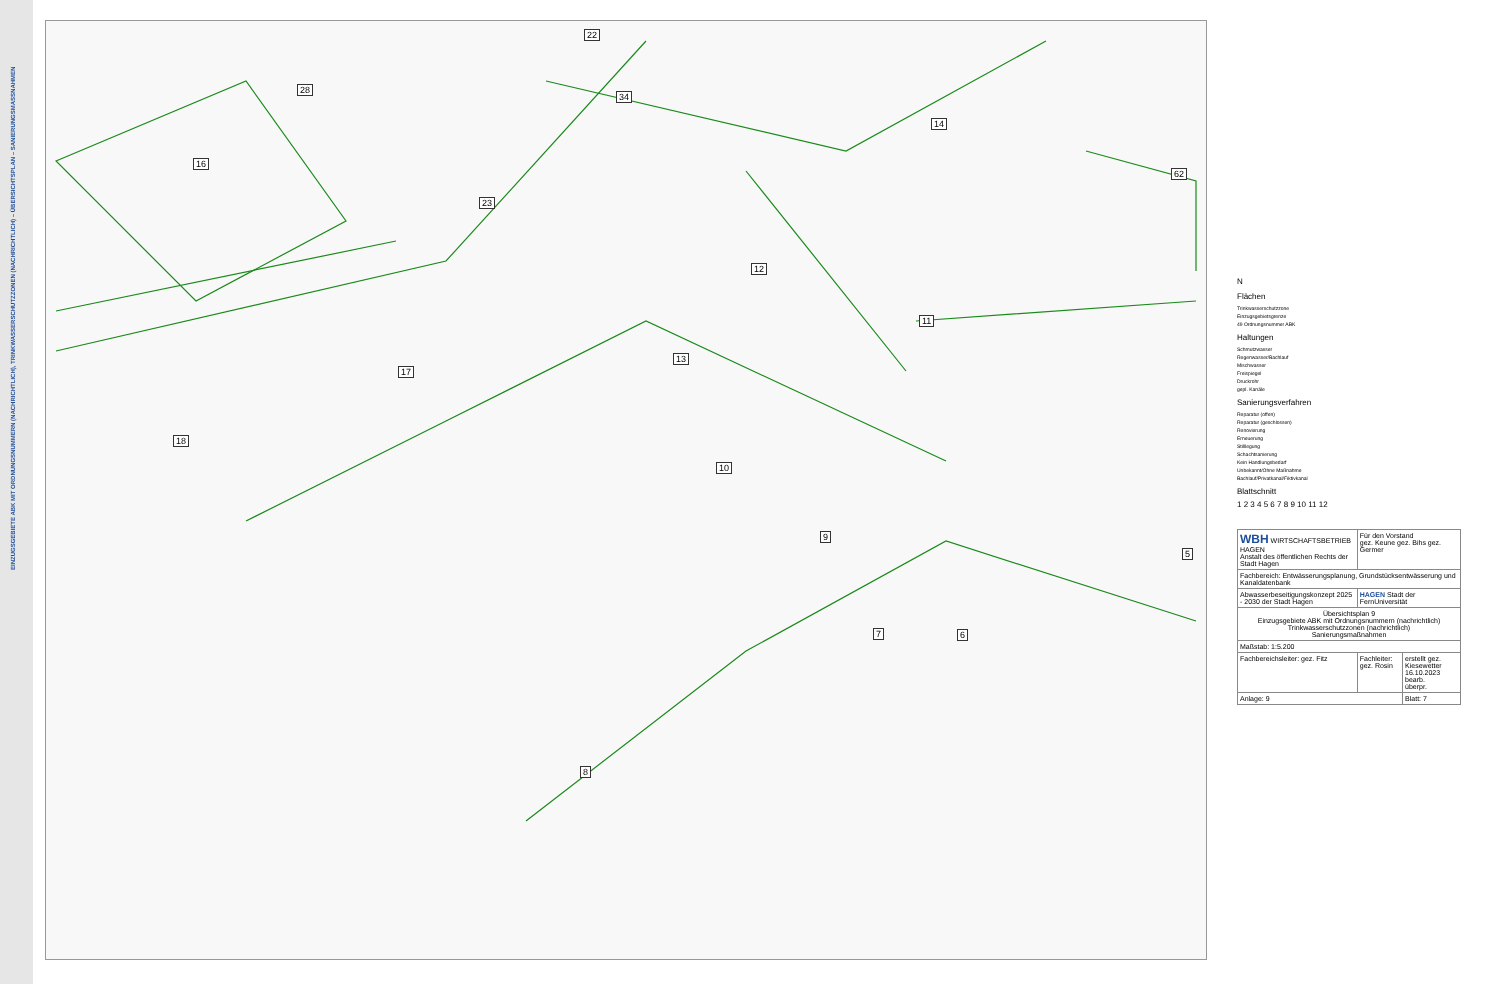EINZUGSGEBIETE ABK MIT ORDNUNGSNUMMERN (NACHRICHTLICH), TRINKWASSERSCHUTZZONEN (NACHRICHTLICH) – ÜBERSICHTSPLAN – SANIERUNGSMASSNAHMEN
22
28
34
14
16
62
23
12
11
13
17
18
10
9
5
7 6
8
N
Flächen
Trinkwasserschutzzone
Einzugsgebietsgrenze
49 Ordnungsnummer ABK
Haltungen
Schmutzwasser
Regenwasser/Bachlauf
Mischwasser
Freispiegel
Druckrohr
gepl. Kanäle
Sanierungsverfahren
Reparatur (offen)
Reparatur (geschlossen)
Renovierung
Erneuerung
Stilllegung
Schachtsanierung
Kein Handlungsbedarf
Unbekannt/Ohne Maßnahme
Bachlauf/Privatkanal/Fiktivkanal
Blattschnitt
1 2 3 4 5 6 7 8 9 10 11 12
| WBH WIRTSCHAFTSBETRIEB HAGEN Anstalt des öffentlichen Rechts der Stadt Hagen | Für den Vorstand gez. Keune gez. Bihs gez. Germer | |
| Fachbereich: Entwässerungsplanung, Grundstücksentwässerung und Kanaldatenbank | | |
| Abwasserbeseitigungskonzept 2025 - 2030 der Stadt Hagen | HAGEN Stadt der FernUniversität | |
| Übersichtsplan 9 Einzugsgebiete ABK mit Ordnungsnummern (nachrichtlich) Trinkwasserschutzzonen (nachrichtlich) Sanierungsmaßnahmen | | |
| Maßstab: 1:5.200 | | |
| Fachbereichsleiter: gez. Fitz | Fachleiter: gez. Rosin | erstellt gez. Kiesewetter 16.10.2023 bearb. überpr. |
| Anlage: 9 | | Blatt: 7 |